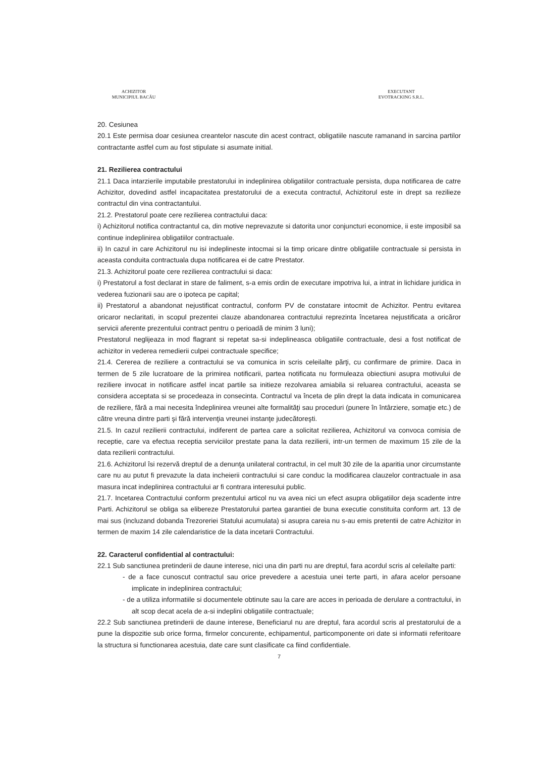ACHIZITOR
MUNICIPIUL BACĂU
EXECUTANT
EVOTRACKING S.R.L.
20. Cesiunea
20.1 Este permisa doar cesiunea creantelor nascute din acest contract, obligatiile nascute ramanand in sarcina partilor contractante astfel cum au fost stipulate si asumate initial.
21. Rezilierea contractului
21.1 Daca intarzierile imputabile prestatorului in indeplinirea obligatiilor contractuale persista, dupa notificarea de catre Achizitor, dovedind astfel incapacitatea prestatorului de a executa contractul, Achizitorul este in drept sa rezilieze contractul din vina contractantului.
21.2. Prestatorul poate cere rezilierea contractului daca:
i) Achizitorul notifica contractantul ca, din motive neprevazute si datorita unor conjuncturi economice, ii este imposibil sa continue indeplinirea obligatiilor contractuale.
ii) In cazul in care Achizitorul nu isi indeplineste intocmai si la timp oricare dintre obligatiile contractuale si persista in aceasta conduita contractuala dupa notificarea ei de catre Prestator.
21.3. Achizitorul poate cere rezilierea contractului si daca:
i) Prestatorul a fost declarat in stare de faliment, s-a emis ordin de executare impotriva lui, a intrat in lichidare juridica in vederea fuzionarii sau are o ipoteca pe capital;
ii) Prestatorul a abandonat nejustificat contractul, conform PV de constatare intocmit de Achizitor. Pentru evitarea oricaror neclaritati, in scopul prezentei clauze abandonarea contractului reprezinta încetarea nejustificata a oricăror servicii aferente prezentului contract pentru o perioadă de minim 3 luni);
Prestatorul neglijeaza in mod flagrant si repetat sa-si indeplineasca obligatiile contractuale, desi a fost notificat de achizitor in vederea remedierii culpei contractuale specifice;
21.4. Cererea de reziliere a contractului se va comunica in scris celeilalte părţi, cu confirmare de primire. Daca in termen de 5 zile lucratoare de la primirea notificarii, partea notificata nu formuleaza obiectiuni asupra motivului de reziliere invocat in notificare astfel incat partile sa initieze rezolvarea amiabila si reluarea contractului, aceasta se considera acceptata si se procedeaza in consecinta. Contractul va înceta de plin drept la data indicata in comunicarea de reziliere, fără a mai necesita îndeplinirea vreunei alte formalităţi sau proceduri (punere în întârziere, somaţie etc.) de către vreuna dintre parti şi fără intervenţia vreunei instanţe judecătoreşti.
21.5. In cazul rezilierii contractului, indiferent de partea care a solicitat rezilierea, Achizitorul va convoca comisia de receptie, care va efectua receptia serviciilor prestate pana la data rezilierii, intr-un termen de maximum 15 zile de la data rezilierii contractului.
21.6. Achizitorul îsi rezervă dreptul de a denunţa unilateral contractul, in cel mult 30 zile de la aparitia unor circumstante care nu au putut fi prevazute la data incheierii contractului si care conduc la modificarea clauzelor contractuale in asa masura incat indeplinirea contractului ar fi contrara interesului public.
21.7. Incetarea Contractului conform prezentului articol nu va avea nici un efect asupra obligatiilor deja scadente intre Parti. Achizitorul se obliga sa elibereze Prestatorului partea garantiei de buna executie constituita conform art. 13 de mai sus (incluzand dobanda Trezoreriei Statului acumulata) si asupra careia nu s-au emis pretentii de catre Achizitor in termen de maxim 14 zile calendaristice de la data incetarii Contractului.
22. Caracterul confidential al contractului:
22.1 Sub sanctiunea pretinderii de daune interese, nici una din parti nu are dreptul, fara acordul scris al celeilalte parti:
- de a face cunoscut contractul sau orice prevedere a acestuia unei terte parti, in afara acelor persoane implicate in indeplinirea contractului;
- de a utiliza informatiile si documentele obtinute sau la care are acces in perioada de derulare a contractului, in alt scop decat acela de a-si indeplini obligatiile contractuale;
22.2 Sub sanctiunea pretinderii de daune interese, Beneficiarul nu are dreptul, fara acordul scris al prestatorului de a pune la dispozitie sub orice forma, firmelor concurente, echipamentul, particomponente ori date si informatii referitoare la structura si functionarea acestuia, date care sunt clasificate ca fiind confidentiale.
7